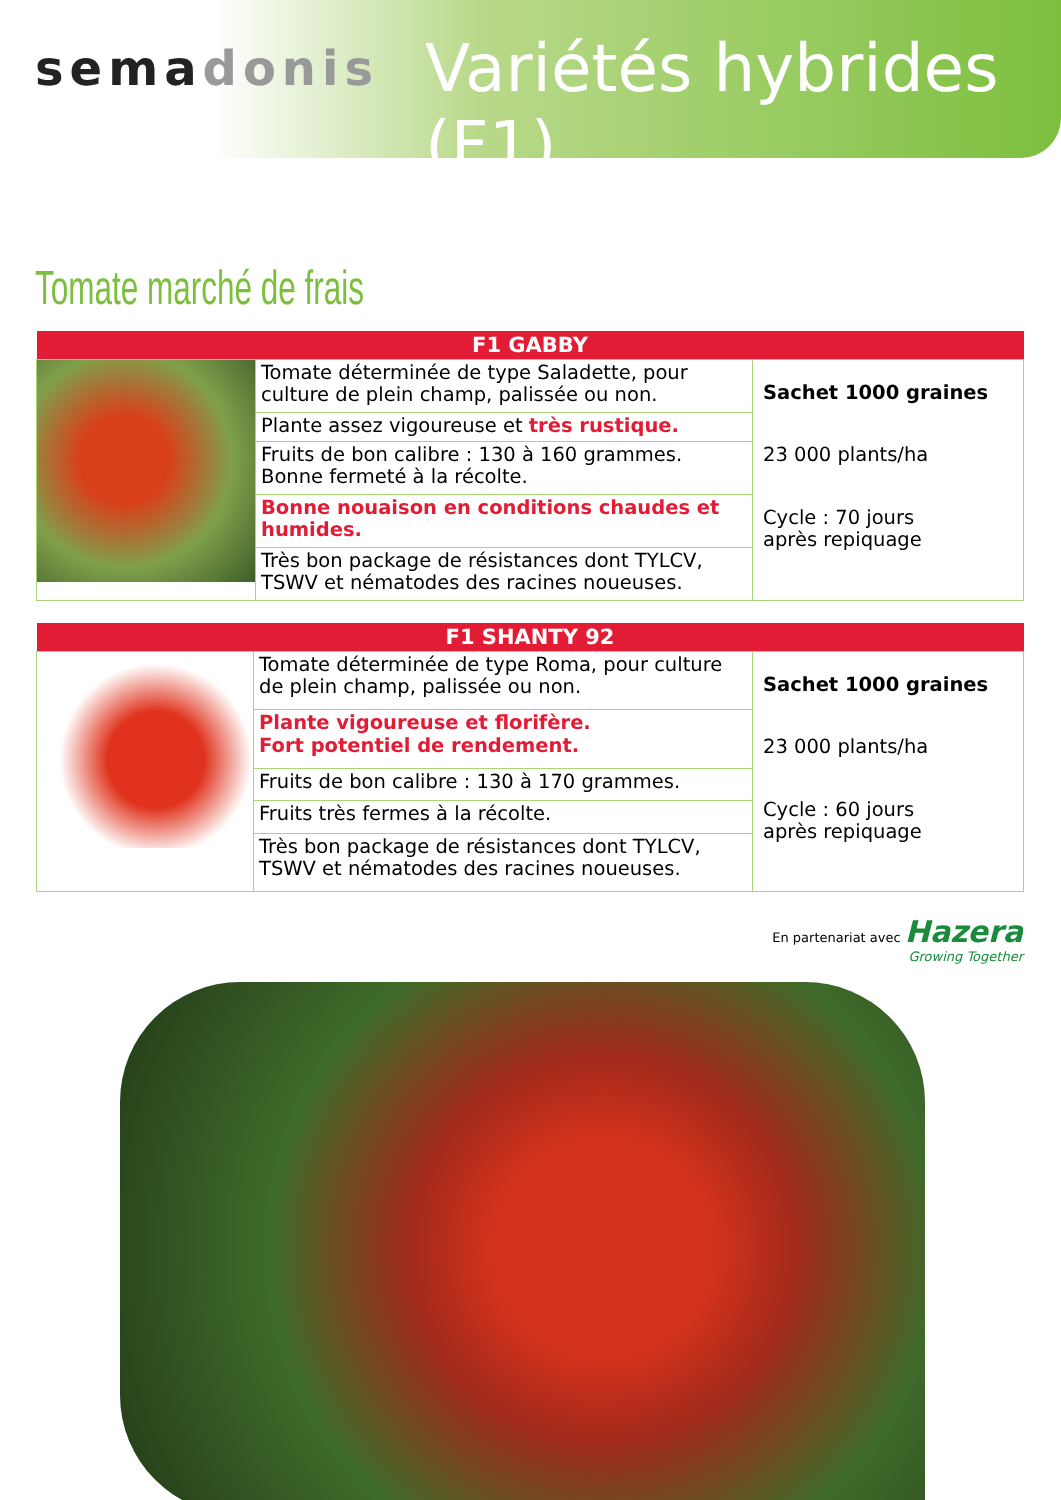semadonis Variétés hybrides (F1)
Tomate marché de frais
| F1 GABBY | | |
| --- | --- | --- |
| | Tomate déterminée de type Saladette, pour culture de plein champ, palissée ou non. | Sachet 1000 graines 23 000 plants/ha Cycle : 70 jours après repiquage |
| | Plante assez vigoureuse et très rustique. | |
| | Fruits de bon calibre : 130 à 160 grammes. Bonne fermeté à la récolte. | |
| | Bonne nouaison en conditions chaudes et humides. | |
| | Très bon package de résistances dont TYLCV, TSWV et nématodes des racines noueuses. | |
| F1 SHANTY 92 | | |
| --- | --- | --- |
| | Tomate déterminée de type Roma, pour culture de plein champ, palissée ou non. | Sachet 1000 graines 23 000 plants/ha Cycle : 60 jours après repiquage |
| | Plante vigoureuse et florifère. Fort potentiel de rendement. | |
| | Fruits de bon calibre : 130 à 170 grammes. | |
| | Fruits très fermes à la récolte. | |
| | Très bon package de résistances dont TYLCV, TSWV et nématodes des racines noueuses. | |
En partenariat avec Hazera
Growing Together